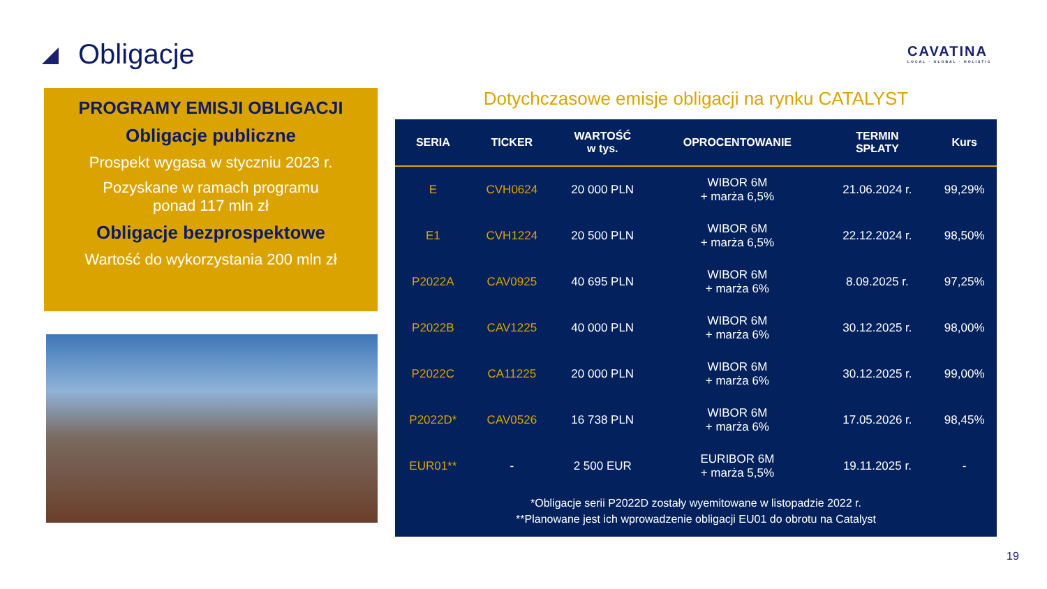Obligacje
CAVATINA
LOCAL · GLOBAL · HOLISTIC
PROGRAMY EMISJI OBLIGACJI
Obligacje publiczne
Prospekt wygasa w styczniu 2023 r.
Pozyskane w ramach programu
ponad 117 mln zł
Obligacje bezprospektowe
Wartość do wykorzystania 200 mln zł
Dotychczasowe emisje obligacji na rynku CATALYST
| SERIA | TICKER | WARTOŚĆ w tys. | OPROCENTOWANIE | TERMIN SPŁATY | Kurs |
| --- | --- | --- | --- | --- | --- |
| E | CVH0624 | 20 000 PLN | WIBOR 6M + marża 6,5% | 21.06.2024 r. | 99,29% |
| E1 | CVH1224 | 20 500 PLN | WIBOR 6M + marża 6,5% | 22.12.2024 r. | 98,50% |
| P2022A | CAV0925 | 40 695 PLN | WIBOR 6M + marża 6% | 8.09.2025 r. | 97,25% |
| P2022B | CAV1225 | 40 000 PLN | WIBOR 6M + marża 6% | 30.12.2025 r. | 98,00% |
| P2022C | CA11225 | 20 000 PLN | WIBOR 6M + marża 6% | 30.12.2025 r. | 99,00% |
| P2022D* | CAV0526 | 16 738 PLN | WIBOR 6M + marża 6% | 17.05.2026 r. | 98,45% |
| EUR01** | - | 2 500 EUR | EURIBOR 6M + marża 5,5% | 19.11.2025 r. | - |
*Obligacje serii P2022D zostały wyemitowane w listopadzie 2022 r.
**Planowane jest ich wprowadzenie obligacji EU01 do obrotu na Catalyst
19